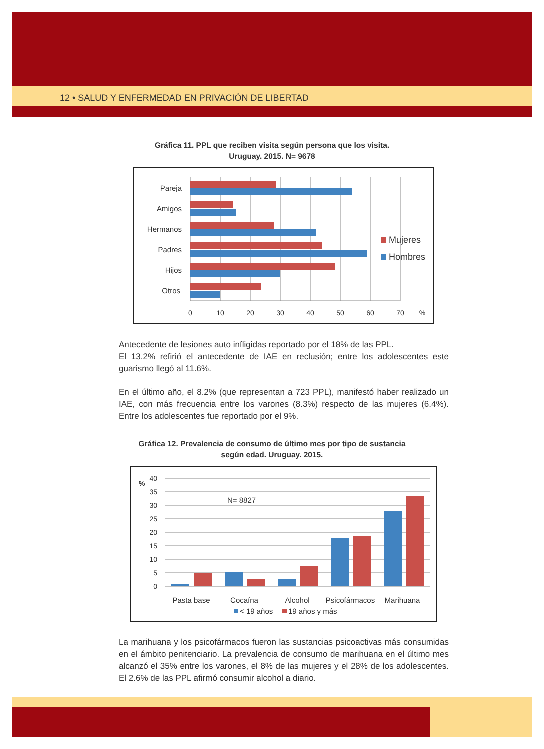12 • SALUD Y ENFERMEDAD EN PRIVACIÓN DE LIBERTAD
Gráfica 11. PPL que reciben visita según persona que los visita.
Uruguay. 2015. N= 9678
Pareja
Amigos
Hermanos
Padres
Hijos
Otros
0
10
20
30
40
50
60
70
%
Mujeres
Hombres
Antecedente de lesiones auto infligidas reportado por el 18% de las PPL.
El 13.2% refirió el antecedente de IAE en reclusión; entre los adolescentes este guarismo llegó al 11.6%.
En el último año, el 8.2% (que representan a 723 PPL), manifestó haber realizado un IAE, con más frecuencia entre los varones (8.3%) respecto de las mujeres (6.4%). Entre los adolescentes fue reportado por el 9%.
Gráfica 12. Prevalencia de consumo de último mes por tipo de sustancia
según edad. Uruguay. 2015.
40
35
30
25
20
15
10
5
0
%
N= 8827
Pasta base
Cocaína
Alcohol
Psicofármacos
Marihuana
< 19 años
19 años y más
La marihuana y los psicofármacos fueron las sustancias psicoactivas más consumidas en el ámbito penitenciario. La prevalencia de consumo de marihuana en el último mes alcanzó el 35% entre los varones, el 8% de las mujeres y el 28% de los adolescentes. El 2.6% de las PPL afirmó consumir alcohol a diario.